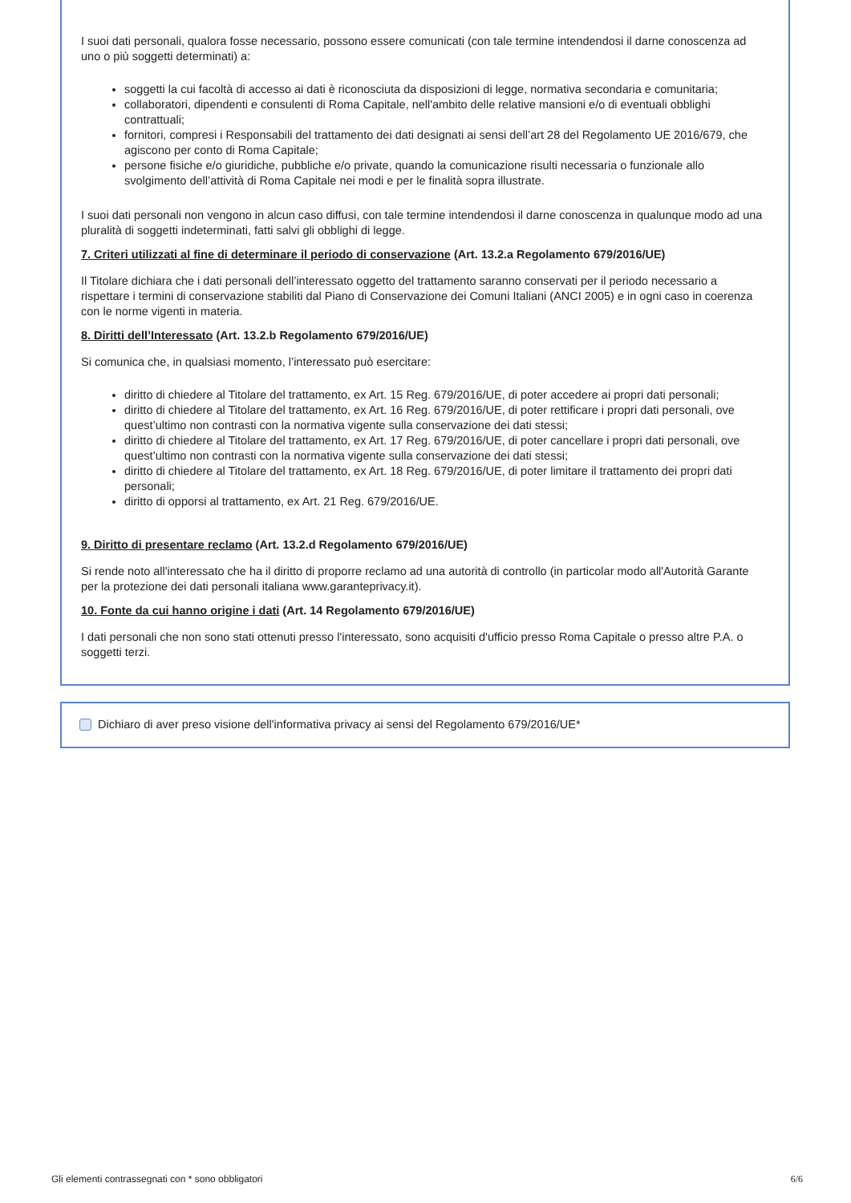I suoi dati personali, qualora fosse necessario, possono essere comunicati (con tale termine intendendosi il darne conoscenza ad uno o più soggetti determinati) a:
soggetti la cui facoltà di accesso ai dati è riconosciuta da disposizioni di legge, normativa secondaria e comunitaria;
collaboratori, dipendenti e consulenti di Roma Capitale, nell'ambito delle relative mansioni e/o di eventuali obblighi contrattuali;
fornitori, compresi i Responsabili del trattamento dei dati designati ai sensi dell’art 28 del Regolamento UE 2016/679, che agiscono per conto di Roma Capitale;
persone fisiche e/o giuridiche, pubbliche e/o private, quando la comunicazione risulti necessaria o funzionale allo svolgimento dell’attività di Roma Capitale nei modi e per le finalità sopra illustrate.
I suoi dati personali non vengono in alcun caso diffusi, con tale termine intendendosi il darne conoscenza in qualunque modo ad una pluralità di soggetti indeterminati, fatti salvi gli obblighi di legge.
7. Criteri utilizzati al fine di determinare il periodo di conservazione (Art. 13.2.a Regolamento 679/2016/UE)
Il Titolare dichiara che i dati personali dell’interessato oggetto del trattamento saranno conservati per il periodo necessario a rispettare i termini di conservazione stabiliti dal Piano di Conservazione dei Comuni Italiani (ANCI 2005) e in ogni caso in coerenza con le norme vigenti in materia.
8. Diritti dell’Interessato (Art. 13.2.b Regolamento 679/2016/UE)
Si comunica che, in qualsiasi momento, l’interessato può esercitare:
diritto di chiedere al Titolare del trattamento, ex Art. 15 Reg. 679/2016/UE, di poter accedere ai propri dati personali;
diritto di chiedere al Titolare del trattamento, ex Art. 16 Reg. 679/2016/UE, di poter rettificare i propri dati personali, ove quest’ultimo non contrasti con la normativa vigente sulla conservazione dei dati stessi;
diritto di chiedere al Titolare del trattamento, ex Art. 17 Reg. 679/2016/UE, di poter cancellare i propri dati personali, ove quest’ultimo non contrasti con la normativa vigente sulla conservazione dei dati stessi;
diritto di chiedere al Titolare del trattamento, ex Art. 18 Reg. 679/2016/UE, di poter limitare il trattamento dei propri dati personali;
diritto di opporsi al trattamento, ex Art. 21 Reg. 679/2016/UE.
9. Diritto di presentare reclamo (Art. 13.2.d Regolamento 679/2016/UE)
Si rende noto all'interessato che ha il diritto di proporre reclamo ad una autorità di controllo (in particolar modo all'Autorità Garante per la protezione dei dati personali italiana www.garanteprivacy.it).
10. Fonte da cui hanno origine i dati (Art. 14 Regolamento 679/2016/UE)
I dati personali che non sono stati ottenuti presso l'interessato, sono acquisiti d'ufficio presso Roma Capitale o presso altre P.A. o soggetti terzi.
Dichiaro di aver preso visione dell'informativa privacy ai sensi del Regolamento 679/2016/UE*
Gli elementi contrassegnati con * sono obbligatori 6/6